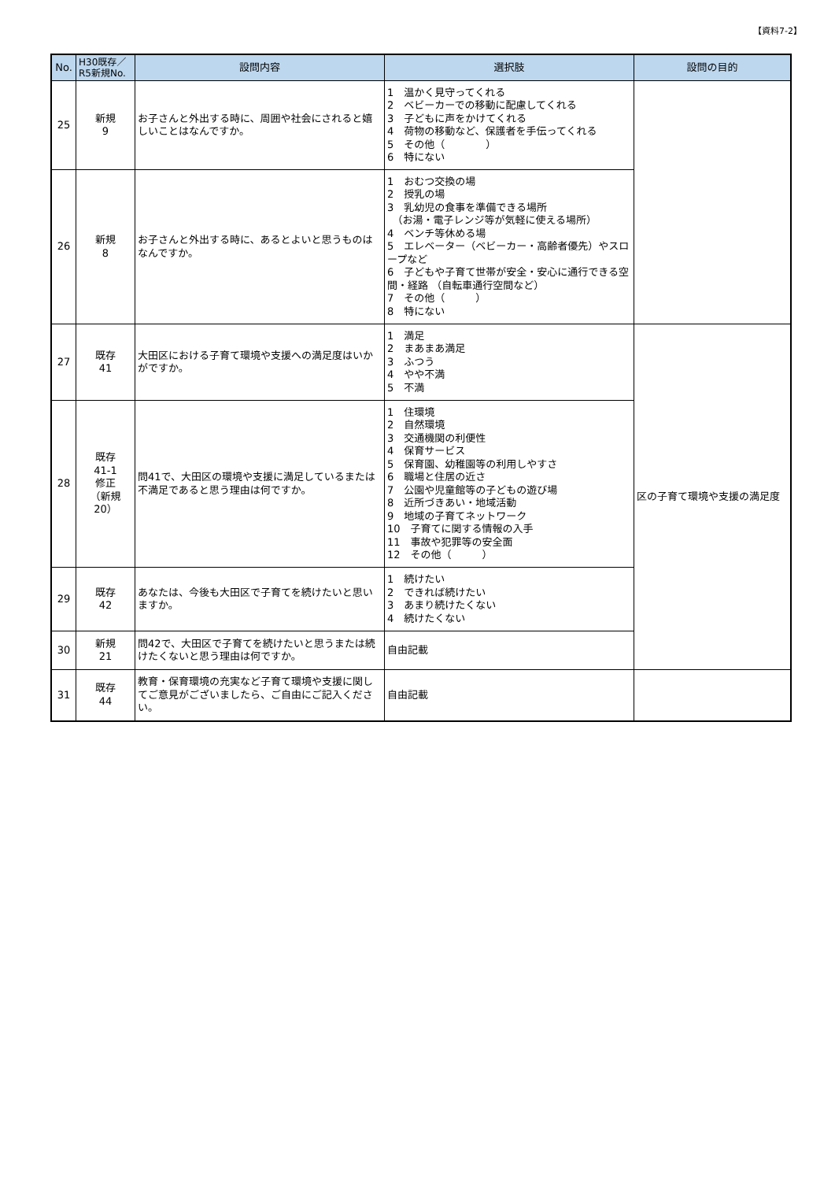【資料7-2】
| No. | H30既存／ R5新規No. | 設問内容 | 選択肢 | 設問の目的 |
| --- | --- | --- | --- | --- |
| 25 | 新規 9 | お子さんと外出する時に、周囲や社会にされると嬉しいことはなんですか。 | 1 温かく見守ってくれる 2 ベビーカーでの移動に配慮してくれる 3 子どもに声をかけてくれる 4 荷物の移動など、保護者を手伝ってくれる 5 その他（ ） 6 特にない | |
| 26 | 新規 8 | お子さんと外出する時に、あるとよいと思うものはなんですか。 | 1 おむつ交換の場 2 授乳の場 3 乳幼児の食事を準備できる場所 （お湯・電子レンジ等が気軽に使える場所） 4 ベンチ等休める場 5 エレベーター（ベビーカー・高齢者優先）やスロープなど 6 子どもや子育て世帯が安全・安心に通行できる空間・経路 （自転車通行空間など） 7 その他（ ） 8 特にない | |
| 27 | 既存 41 | 大田区における子育て環境や支援への満足度はいかがですか。 | 1 満足 2 まあまあ満足 3 ふつう 4 やや不満 5 不満 | 区の子育て環境や支援の満足度 |
| 28 | 既存 41-1 修正 （新規20） | 問41で、大田区の環境や支援に満足しているまたは不満足であると思う理由は何ですか。 | 1 住環境 2 自然環境 3 交通機関の利便性 4 保育サービス 5 保育園、幼稚園等の利用しやすさ 6 職場と住居の近さ 7 公園や児童館等の子どもの遊び場 8 近所づきあい・地域活動 9 地域の子育てネットワーク 10 子育てに関する情報の入手 11 事故や犯罪等の安全面 12 その他（ ） | |
| 29 | 既存 42 | あなたは、今後も大田区で子育てを続けたいと思いますか。 | 1 続けたい 2 できれば続けたい 3 あまり続けたくない 4 続けたくない | |
| 30 | 新規 21 | 問42で、大田区で子育てを続けたいと思うまたは続けたくないと思う理由は何ですか。 | 自由記載 | |
| 31 | 既存 44 | 教育・保育環境の充実など子育て環境や支援に関してご意見がございましたら、ご自由にご記入ください。 | 自由記載 | |